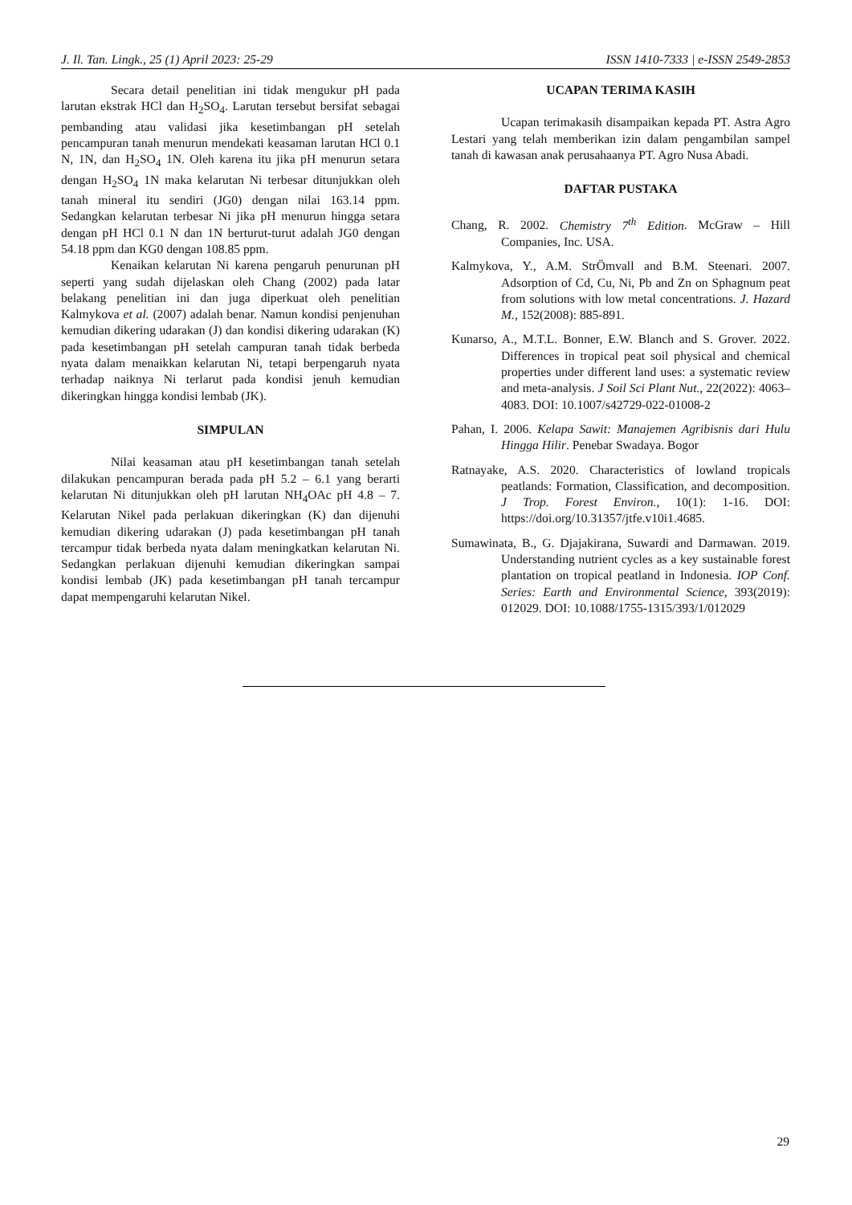J. Il. Tan. Lingk., 25 (1) April 2023: 25-29 ISSN 1410-7333 | e-ISSN 2549-2853
Secara detail penelitian ini tidak mengukur pH pada larutan ekstrak HCl dan H<sub>2</sub>SO<sub>4</sub>. Larutan tersebut bersifat sebagai pembanding atau validasi jika kesetimbangan pH setelah pencampuran tanah menurun mendekati keasaman larutan HCl 0.1 N, 1N, dan H<sub>2</sub>SO<sub>4</sub> 1N. Oleh karena itu jika pH menurun setara dengan H<sub>2</sub>SO<sub>4</sub> 1N maka kelarutan Ni terbesar ditunjukkan oleh tanah mineral itu sendiri (JG0) dengan nilai 163.14 ppm. Sedangkan kelarutan terbesar Ni jika pH menurun hingga setara dengan pH HCl 0.1 N dan 1N berturut-turut adalah JG0 dengan 54.18 ppm dan KG0 dengan 108.85 ppm.
Kenaikan kelarutan Ni karena pengaruh penurunan pH seperti yang sudah dijelaskan oleh Chang (2002) pada latar belakang penelitian ini dan juga diperkuat oleh penelitian Kalmykova et al. (2007) adalah benar. Namun kondisi penjenuhan kemudian dikering udarakan (J) dan kondisi dikering udarakan (K) pada kesetimbangan pH setelah campuran tanah tidak berbeda nyata dalam menaikkan kelarutan Ni, tetapi berpengaruh nyata terhadap naiknya Ni terlarut pada kondisi jenuh kemudian dikeringkan hingga kondisi lembab (JK).
SIMPULAN
Nilai keasaman atau pH kesetimbangan tanah setelah dilakukan pencampuran berada pada pH 5.2 – 6.1 yang berarti kelarutan Ni ditunjukkan oleh pH larutan NH<sub>4</sub>OAc pH 4.8 – 7. Kelarutan Nikel pada perlakuan dikeringkan (K) dan dijenuhi kemudian dikering udarakan (J) pada kesetimbangan pH tanah tercampur tidak berbeda nyata dalam meningkatkan kelarutan Ni. Sedangkan perlakuan dijenuhi kemudian dikeringkan sampai kondisi lembab (JK) pada kesetimbangan pH tanah tercampur dapat mempengaruhi kelarutan Nikel.
UCAPAN TERIMA KASIH
Ucapan terimakasih disampaikan kepada PT. Astra Agro Lestari yang telah memberikan izin dalam pengambilan sampel tanah di kawasan anak perusahaanya PT. Agro Nusa Abadi.
DAFTAR PUSTAKA
Chang, R. 2002. Chemistry 7<sup>th</sup> Edition. McGraw – Hill Companies, Inc. USA.
Kalmykova, Y., A.M. StrÖmvall and B.M. Steenari. 2007. Adsorption of Cd, Cu, Ni, Pb and Zn on Sphagnum peat from solutions with low metal concentrations. J. Hazard M., 152(2008): 885-891.
Kunarso, A., M.T.L. Bonner, E.W. Blanch and S. Grover. 2022. Differences in tropical peat soil physical and chemical properties under different land uses: a systematic review and meta-analysis. J Soil Sci Plant Nut., 22(2022): 4063–4083. DOI: 10.1007/s42729-022-01008-2
Pahan, I. 2006. Kelapa Sawit: Manajemen Agribisnis dari Hulu Hingga Hilir. Penebar Swadaya. Bogor
Ratnayake, A.S. 2020. Characteristics of lowland tropicals peatlands: Formation, Classification, and decomposition. J Trop. Forest Environ., 10(1): 1-16. DOI: https://doi.org/10.31357/jtfe.v10i1.4685.
Sumawinata, B., G. Djajakirana, Suwardi and Darmawan. 2019. Understanding nutrient cycles as a key sustainable forest plantation on tropical peatland in Indonesia. IOP Conf. Series: Earth and Environmental Science, 393(2019): 012029. DOI: 10.1088/1755-1315/393/1/012029
29